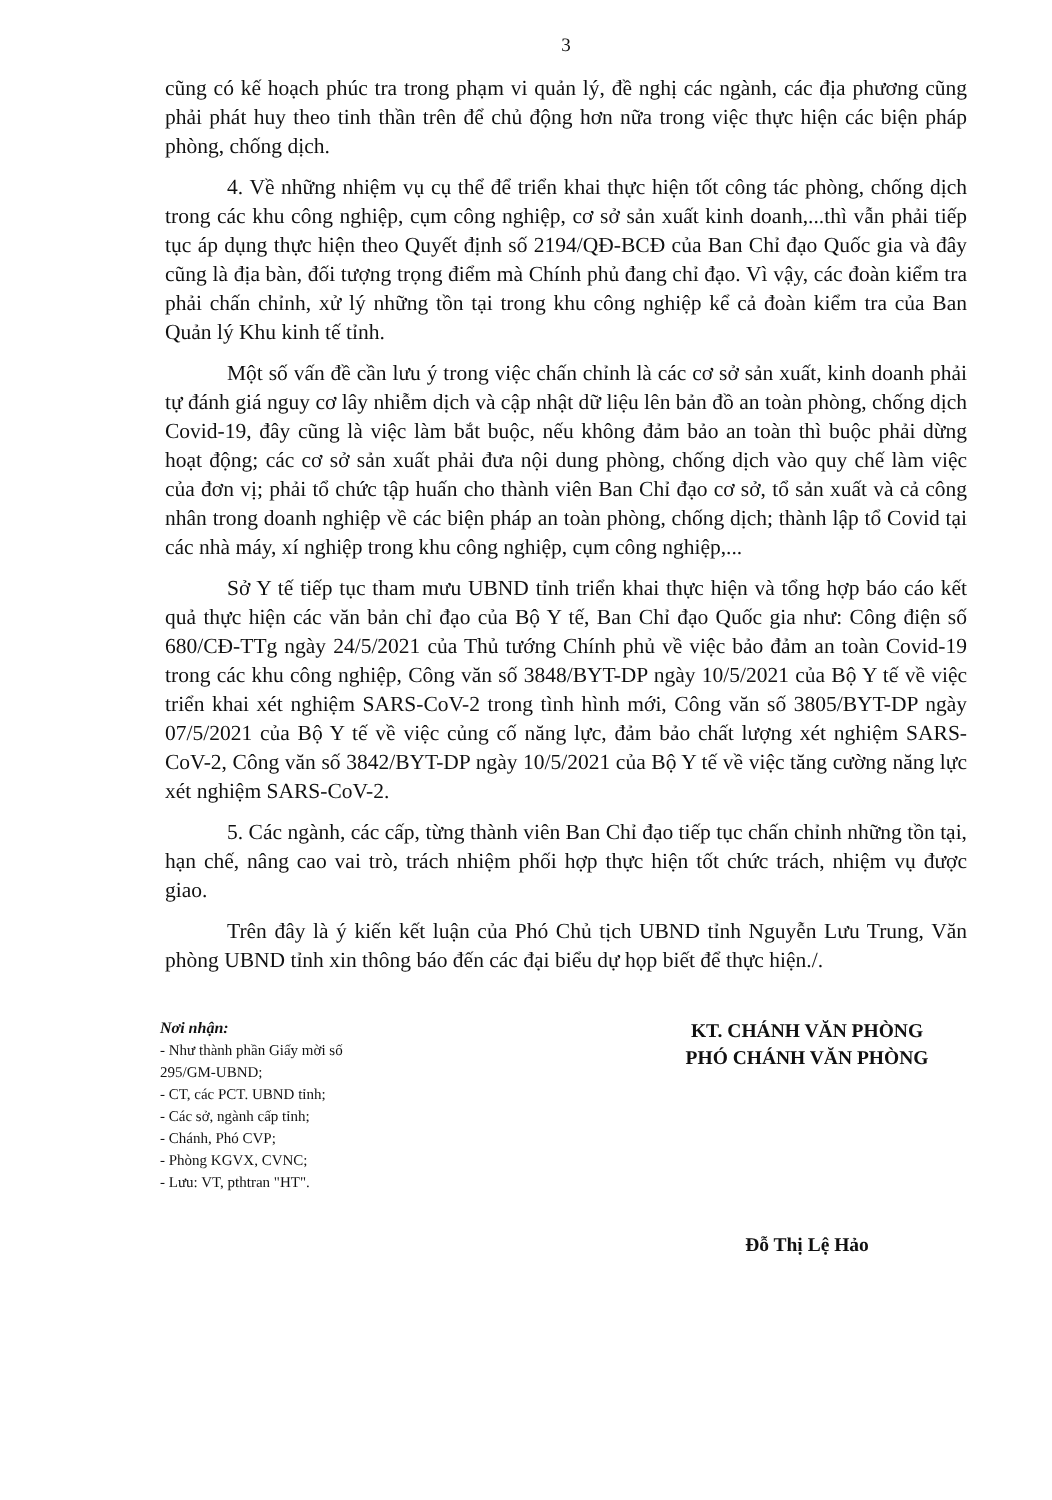3
cũng có kế hoạch phúc tra trong phạm vi quản lý, đề nghị các ngành, các địa phương cũng phải phát huy theo tinh thần trên để chủ động hơn nữa trong việc thực hiện các biện pháp phòng, chống dịch.
4. Về những nhiệm vụ cụ thể để triển khai thực hiện tốt công tác phòng, chống dịch trong các khu công nghiệp, cụm công nghiệp, cơ sở sản xuất kinh doanh,...thì vẫn phải tiếp tục áp dụng thực hiện theo Quyết định số 2194/QĐ-BCĐ của Ban Chỉ đạo Quốc gia và đây cũng là địa bàn, đối tượng trọng điểm mà Chính phủ đang chỉ đạo. Vì vậy, các đoàn kiểm tra phải chấn chỉnh, xử lý những tồn tại trong khu công nghiệp kể cả đoàn kiểm tra của Ban Quản lý Khu kinh tế tỉnh.
Một số vấn đề cần lưu ý trong việc chấn chỉnh là các cơ sở sản xuất, kinh doanh phải tự đánh giá nguy cơ lây nhiễm dịch và cập nhật dữ liệu lên bản đồ an toàn phòng, chống dịch Covid-19, đây cũng là việc làm bắt buộc, nếu không đảm bảo an toàn thì buộc phải dừng hoạt động; các cơ sở sản xuất phải đưa nội dung phòng, chống dịch vào quy chế làm việc của đơn vị; phải tổ chức tập huấn cho thành viên Ban Chỉ đạo cơ sở, tổ sản xuất và cả công nhân trong doanh nghiệp về các biện pháp an toàn phòng, chống dịch; thành lập tổ Covid tại các nhà máy, xí nghiệp trong khu công nghiệp, cụm công nghiệp,...
Sở Y tế tiếp tục tham mưu UBND tỉnh triển khai thực hiện và tổng hợp báo cáo kết quả thực hiện các văn bản chỉ đạo của Bộ Y tế, Ban Chỉ đạo Quốc gia như: Công điện số 680/CĐ-TTg ngày 24/5/2021 của Thủ tướng Chính phủ về việc bảo đảm an toàn Covid-19 trong các khu công nghiệp, Công văn số 3848/BYT-DP ngày 10/5/2021 của Bộ Y tế về việc triển khai xét nghiệm SARS-CoV-2 trong tình hình mới, Công văn số 3805/BYT-DP ngày 07/5/2021 của Bộ Y tế về việc củng cố năng lực, đảm bảo chất lượng xét nghiệm SARS-CoV-2, Công văn số 3842/BYT-DP ngày 10/5/2021 của Bộ Y tế về việc tăng cường năng lực xét nghiệm SARS-CoV-2.
5. Các ngành, các cấp, từng thành viên Ban Chỉ đạo tiếp tục chấn chỉnh những tồn tại, hạn chế, nâng cao vai trò, trách nhiệm phối hợp thực hiện tốt chức trách, nhiệm vụ được giao.
Trên đây là ý kiến kết luận của Phó Chủ tịch UBND tỉnh Nguyễn Lưu Trung, Văn phòng UBND tỉnh xin thông báo đến các đại biểu dự họp biết để thực hiện./.
Nơi nhận:
- Như thành phần Giấy mời số 295/GM-UBND;
- CT, các PCT. UBND tỉnh;
- Các sở, ngành cấp tỉnh;
- Chánh, Phó CVP;
- Phòng KGVX, CVNC;
- Lưu: VT, pthtran "HT".
KT. CHÁNH VĂN PHÒNG
PHÓ CHÁNH VĂN PHÒNG
Đỗ Thị Lệ Hảo